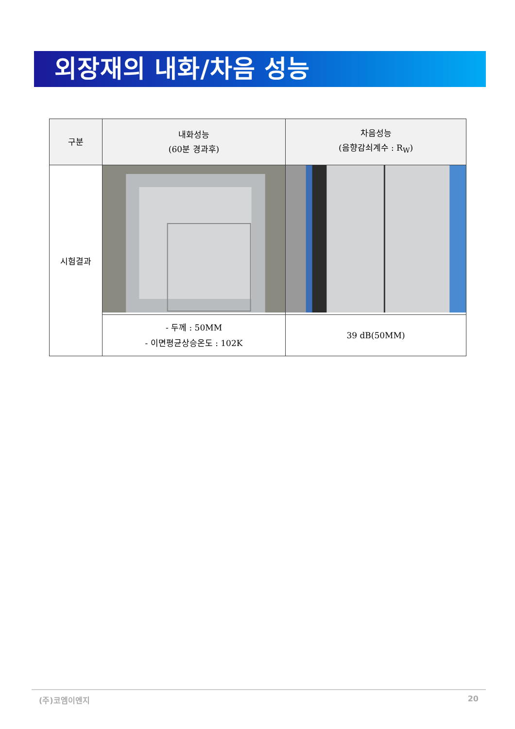외장재의 내화/차음 성능
| 구분 | 내화성능 (60분 경과후) | 차음성능 (음향감쇠계수 : R<sub>W</sub>) |
| --- | --- | --- |
| 시험결과 | | |
| | - 두께 : 50MM - 이면평균상승온도 : 102K | 39 dB(50MM) |
(주)코엠이엔지 20